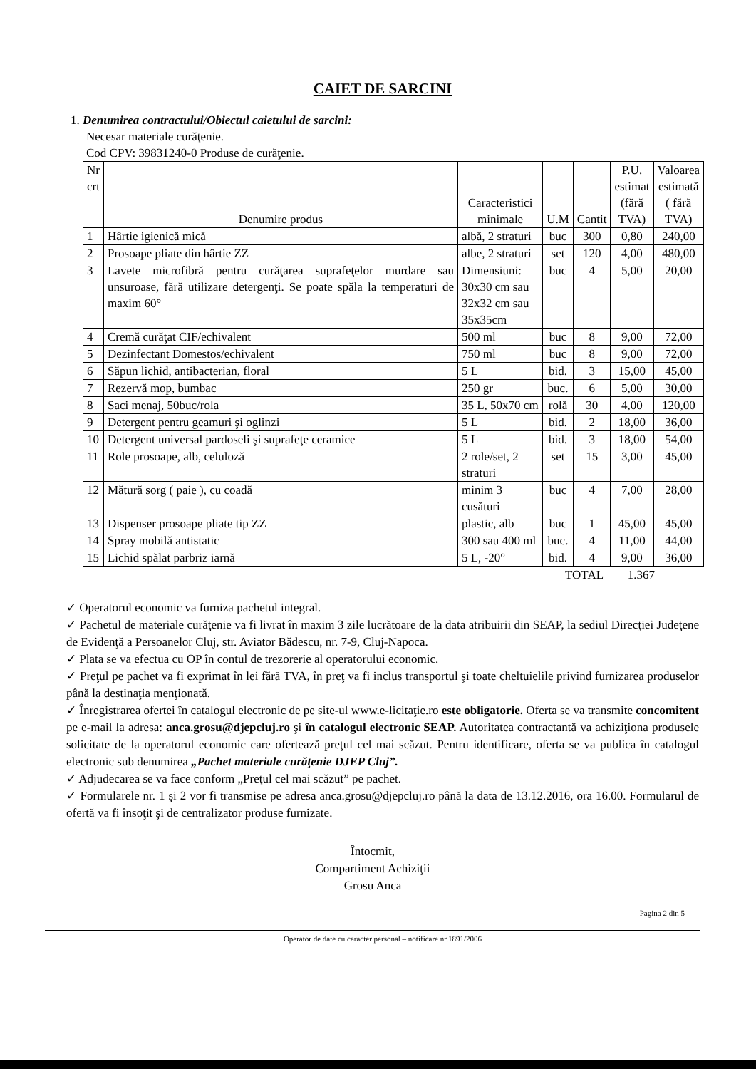CAIET DE SARCINI
1. Denumirea contractului/Obiectul caietului de sarcini:
Necesar materiale curăţenie.
Cod CPV: 39831240-0 Produse de curăţenie.
| Nr crt | Denumire produs | Caracteristici minimale | U.M | Cantit | P.U. estimat (fără TVA) | Valoarea estimată ( fără TVA) |
| --- | --- | --- | --- | --- | --- | --- |
| 1 | Hârtie igienică mică | albă, 2 straturi | buc | 300 | 0,80 | 240,00 |
| 2 | Prosoape pliate din hârtie ZZ | albe, 2 straturi | set | 120 | 4,00 | 480,00 |
| 3 | Lavete microfibră pentru curăţarea suprafeţelor murdare sau unsuroase, fără utilizare detergenţi. Se poate spăla la temperaturi de maxim 60° | Dimensiuni: 30x30 cm sau 32x32 cm sau 35x35cm | buc | 4 | 5,00 | 20,00 |
| 4 | Cremă curăţat CIF/echivalent | 500 ml | buc | 8 | 9,00 | 72,00 |
| 5 | Dezinfectant Domestos/echivalent | 750 ml | buc | 8 | 9,00 | 72,00 |
| 6 | Săpun lichid, antibacterian, floral | 5 L | bid. | 3 | 15,00 | 45,00 |
| 7 | Rezervă mop, bumbac | 250 gr | buc. | 6 | 5,00 | 30,00 |
| 8 | Saci menaj, 50buc/rola | 35 L, 50x70 cm | rolă | 30 | 4,00 | 120,00 |
| 9 | Detergent pentru geamuri şi oglinzi | 5 L | bid. | 2 | 18,00 | 36,00 |
| 10 | Detergent universal pardoseli şi suprafeţe ceramice | 5 L | bid. | 3 | 18,00 | 54,00 |
| 11 | Role prosoape, alb, celuloză | 2 role/set, 2 straturi | set | 15 | 3,00 | 45,00 |
| 12 | Mătură sorg ( paie ), cu coadă | minim 3 cusături | buc | 4 | 7,00 | 28,00 |
| 13 | Dispenser prosoape pliate tip ZZ | plastic, alb | buc | 1 | 45,00 | 45,00 |
| 14 | Spray mobilă antistatic | 300 sau 400 ml | buc. | 4 | 11,00 | 44,00 |
| 15 | Lichid spălat parbriz iarnă | 5 L, -20° | bid. | 4 | 9,00 | 36,00 |
TOTAL 1.367
✓ Operatorul economic va furniza pachetul integral.
✓ Pachetul de materiale curăţenie va fi livrat în maxim 3 zile lucrătoare de la data atribuirii din SEAP, la sediul Direcţiei Judeţene de Evidenţă a Persoanelor Cluj, str. Aviator Bădescu, nr. 7-9, Cluj-Napoca.
✓ Plata se va efectua cu OP în contul de trezorerie al operatorului economic.
✓ Preţul pe pachet va fi exprimat în lei fără TVA, în preţ va fi inclus transportul şi toate cheltuielile privind furnizarea produselor până la destinaţia menţionată.
✓ Înregistrarea ofertei în catalogul electronic de pe site-ul www.e-licitaţie.ro este obligatorie. Oferta se va transmite concomitent pe e-mail la adresa: anca.grosu@djepcluj.ro şi în catalogul electronic SEAP. Autoritatea contractantă va achiziţiona produsele solicitate de la operatorul economic care ofertează preţul cel mai scăzut. Pentru identificare, oferta se va publica în catalogul electronic sub denumirea „Pachet materiale curăţenie DJEP Cluj”.
✓ Adjudecarea se va face conform „Preţul cel mai scăzut” pe pachet.
✓ Formularele nr. 1 şi 2 vor fi transmise pe adresa anca.grosu@djepcluj.ro până la data de 13.12.2016, ora 16.00. Formularul de ofertă va fi însoţit şi de centralizator produse furnizate.
Întocmit,
Compartiment Achiziţii
Grosu Anca
Pagina 2 din 5
Operator de date cu caracter personal – notificare nr.1891/2006